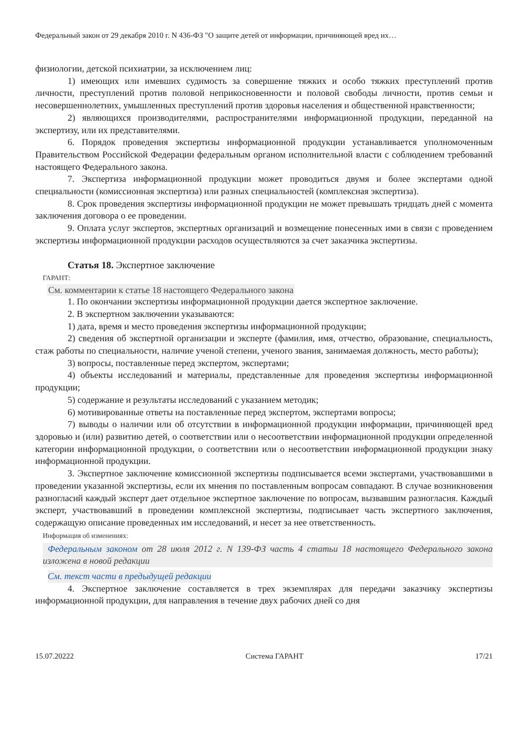Федеральный закон от 29 декабря 2010 г. N 436-ФЗ "О защите детей от информации, причиняющей вред их…
физиологии, детской психиатрии, за исключением лиц:
1) имеющих или имевших судимость за совершение тяжких и особо тяжких преступлений против личности, преступлений против половой неприкосновенности и половой свободы личности, против семьи и несовершеннолетних, умышленных преступлений против здоровья населения и общественной нравственности;
2) являющихся производителями, распространителями информационной продукции, переданной на экспертизу, или их представителями.
6. Порядок проведения экспертизы информационной продукции устанавливается уполномоченным Правительством Российской Федерации федеральным органом исполнительной власти с соблюдением требований настоящего Федерального закона.
7. Экспертиза информационной продукции может проводиться двумя и более экспертами одной специальности (комиссионная экспертиза) или разных специальностей (комплексная экспертиза).
8. Срок проведения экспертизы информационной продукции не может превышать тридцать дней с момента заключения договора о ее проведении.
9. Оплата услуг экспертов, экспертных организаций и возмещение понесенных ими в связи с проведением экспертизы информационной продукции расходов осуществляются за счет заказчика экспертизы.
Статья 18. Экспертное заключение
ГАРАНТ:
См. комментарии к статье 18 настоящего Федерального закона
1. По окончании экспертизы информационной продукции дается экспертное заключение.
2. В экспертном заключении указываются:
1) дата, время и место проведения экспертизы информационной продукции;
2) сведения об экспертной организации и эксперте (фамилия, имя, отчество, образование, специальность, стаж работы по специальности, наличие ученой степени, ученого звания, занимаемая должность, место работы);
3) вопросы, поставленные перед экспертом, экспертами;
4) объекты исследований и материалы, представленные для проведения экспертизы информационной продукции;
5) содержание и результаты исследований с указанием методик;
6) мотивированные ответы на поставленные перед экспертом, экспертами вопросы;
7) выводы о наличии или об отсутствии в информационной продукции информации, причиняющей вред здоровью и (или) развитию детей, о соответствии или о несоответствии информационной продукции определенной категории информационной продукции, о соответствии или о несоответствии информационной продукции знаку информационной продукции.
3. Экспертное заключение комиссионной экспертизы подписывается всеми экспертами, участвовавшими в проведении указанной экспертизы, если их мнения по поставленным вопросам совпадают. В случае возникновения разногласий каждый эксперт дает отдельное экспертное заключение по вопросам, вызвавшим разногласия. Каждый эксперт, участвовавший в проведении комплексной экспертизы, подписывает часть экспертного заключения, содержащую описание проведенных им исследований, и несет за нее ответственность.
Информация об изменениях:
Федеральным законом от 28 июля 2012 г. N 139-ФЗ часть 4 статьи 18 настоящего Федерального закона изложена в новой редакции
См. текст части в предыдущей редакции
4. Экспертное заключение составляется в трех экземплярах для передачи заказчику экспертизы информационной продукции, для направления в течение двух рабочих дней со дня
15.07.20222 Система ГАРАНТ 17/21